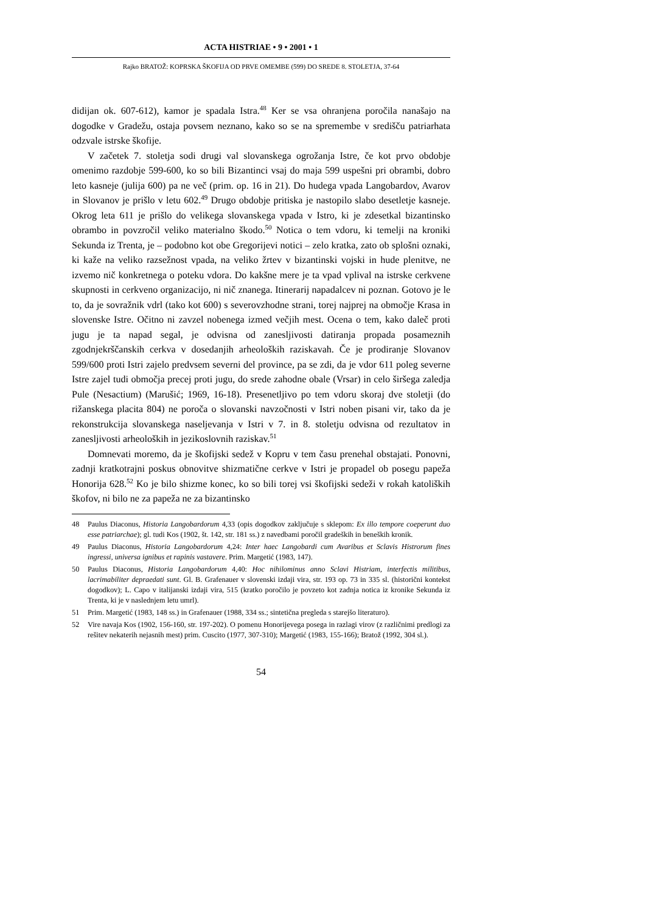ACTA HISTRIAE • 9 • 2001 • 1
Rajko BRATOŽ: KOPRSKA ŠKOFIJA OD PRVE OMEMBE (599) DO SREDE 8. STOLETJA, 37-64
didijan ok. 607-612), kamor je spadala Istra.<sup>48</sup> Ker se vsa ohranjena poročila nanašajo na dogodke v Gradežu, ostaja povsem neznano, kako so se na spremembe v središču patriarhata odzvale istrske škofije.
V začetek 7. stoletja sodi drugi val slovanskega ogrožanja Istre, če kot prvo obdobje omenimo razdobje 599-600, ko so bili Bizantinci vsaj do maja 599 uspešni pri obrambi, dobro leto kasneje (julija 600) pa ne več (prim. op. 16 in 21). Do hudega vpada Langobardov, Avarov in Slovanov je prišlo v letu 602.<sup>49</sup> Drugo obdobje pritiska je nastopilo slabo desetletje kasneje. Okrog leta 611 je prišlo do velikega slovanskega vpada v Istro, ki je zdesetkal bizantinsko obrambo in povzročil veliko materialno škodo.<sup>50</sup> Notica o tem vdoru, ki temelji na kroniki Sekunda iz Trenta, je – podobno kot obe Gregorijevi notici – zelo kratka, zato ob splošni oznaki, ki kaže na veliko razsežnost vpada, na veliko žrtev v bizantinski vojski in hude plenitve, ne izvemo nič konkretnega o poteku vdora. Do kakšne mere je ta vpad vplival na istrske cerkvene skupnosti in cerkveno organizacijo, ni nič znanega. Itinerarij napadalcev ni poznan. Gotovo je le to, da je sovražnik vdrl (tako kot 600) s severovzhodne strani, torej najprej na območje Krasa in slovenske Istre. Očitno ni zavzel nobenega izmed večjih mest. Ocena o tem, kako daleč proti jugu je ta napad segal, je odvisna od zanesljivosti datiranja propada posameznih zgodnjekrščanskih cerkva v dosedanjih arheoloških raziskavah. Če je prodiranje Slovanov 599/600 proti Istri zajelo predvsem severni del province, pa se zdi, da je vdor 611 poleg severne Istre zajel tudi območja precej proti jugu, do srede zahodne obale (Vrsar) in celo širšega zaledja Pule (Nesactium) (Marušić; 1969, 16-18). Presenetljivo po tem vdoru skoraj dve stoletji (do rižanskega placita 804) ne poroča o slovanski navzočnosti v Istri noben pisani vir, tako da je rekonstrukcija slovanskega naseljevanja v Istri v 7. in 8. stoletju odvisna od rezultatov in zanesljivosti arheoloških in jezikoslovnih raziskav.<sup>51</sup>
Domnevati moremo, da je škofijski sedež v Kopru v tem času prenehal obstajati. Ponovni, zadnji kratkotrajni poskus obnovitve shizmatične cerkve v Istri je propadel ob posegu papeža Honorija 628.<sup>52</sup> Ko je bilo shizme konec, ko so bili torej vsi škofijski sedeži v rokah katoliških škofov, ni bilo ne za papeža ne za bizantinsko
48 Paulus Diaconus, Historia Langobardorum 4,33 (opis dogodkov zaključuje s sklepom: Ex illo tempore coeperunt duo esse patriarchae); gl. tudi Kos (1902, št. 142, str. 181 ss.) z navedbami poročil gradeških in beneških kronik.
49 Paulus Diaconus, Historia Langobardorum 4,24: Inter haec Langobardi cum Avaribus et Sclavis Histrorum fines ingressi, universa ignibus et rapinis vastavere. Prim. Margetić (1983, 147).
50 Paulus Diaconus, Historia Langobardorum 4,40: Hoc nihilominus anno Sclavi Histriam, interfectis militibus, lacrimabiliter depraedati sunt. Gl. B. Grafenauer v slovenski izdaji vira, str. 193 op. 73 in 335 sl. (historični kontekst dogodkov); L. Capo v italijanski izdaji vira, 515 (kratko poročilo je povzeto kot zadnja notica iz kronike Sekunda iz Trenta, ki je v naslednjem letu umrl).
51 Prim. Margetić (1983, 148 ss.) in Grafenauer (1988, 334 ss.; sintetična pregleda s starejšo literaturo).
52 Vire navaja Kos (1902, 156-160, str. 197-202). O pomenu Honorijevega posega in razlagi virov (z različnimi predlogi za rešitev nekaterih nejasnih mest) prim. Cuscito (1977, 307-310); Margetić (1983, 155-166); Bratož (1992, 304 sl.).
54